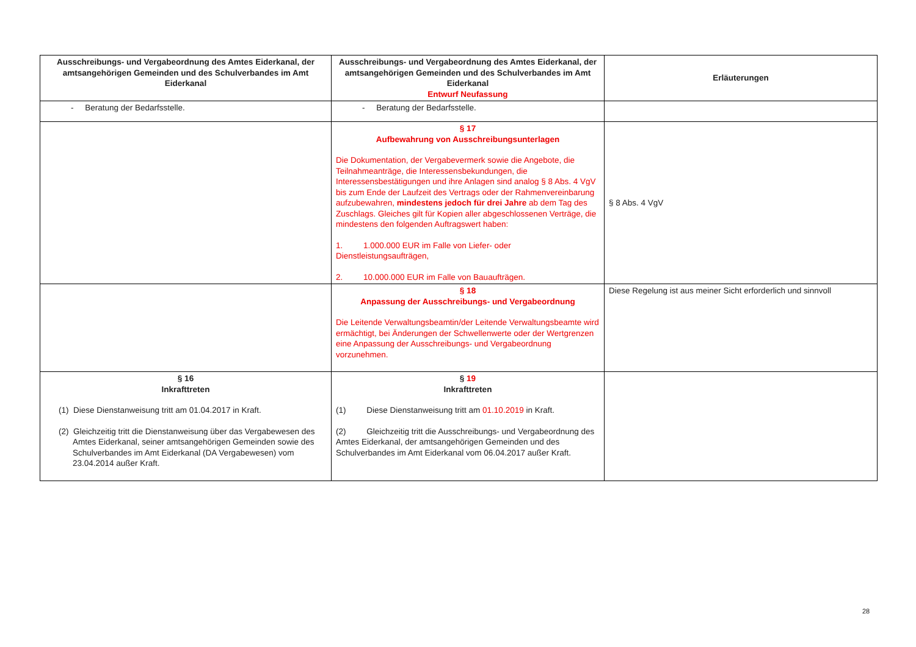| Ausschreibungs- und Vergabeordnung des Amtes Eiderkanal, der amtsangehörigen Gemeinden und des Schulverbandes im Amt Eiderkanal | Ausschreibungs- und Vergabeordnung des Amtes Eiderkanal, der amtsangehörigen Gemeinden und des Schulverbandes im Amt Eiderkanal Entwurf Neufassung | Erläuterungen |
| --- | --- | --- |
| - Beratung der Bedarfsstelle. | - Beratung der Bedarfsstelle. | |
| | § 17 Aufbewahrung von Ausschreibungsunterlagen Die Dokumentation, der Vergabevermerk sowie die Angebote, die Teilnahmeanträge, die Interessensbekundungen, die Interessensbestätigungen und ihre Anlagen sind analog § 8 Abs. 4 VgV bis zum Ende der Laufzeit des Vertrags oder der Rahmenvereinbarung aufzubewahren, mindestens jedoch für drei Jahre ab dem Tag des Zuschlags. Gleiches gilt für Kopien aller abgeschlossenen Verträge, die mindestens den folgenden Auftragswert haben: 1. 1.000.000 EUR im Falle von Liefer- oder Dienstleistungsaufträgen, 2. 10.000.000 EUR im Falle von Bauaufträgen. | § 8 Abs. 4 VgV |
| | § 18 Anpassung der Ausschreibungs- und Vergabeordnung Die Leitende Verwaltungsbeamtin/der Leitende Verwaltungsbeamte wird ermächtigt, bei Änderungen der Schwellenwerte oder der Wertgrenzen eine Anpassung der Ausschreibungs- und Vergabeordnung vorzunehmen. | Diese Regelung ist aus meiner Sicht erforderlich und sinnvoll |
| § 16 Inkrafttreten (1) Diese Dienstanweisung tritt am 01.04.2017 in Kraft. (2) Gleichzeitig tritt die Dienstanweisung über das Vergabewesen des Amtes Eiderkanal, seiner amtsangehörigen Gemeinden sowie des Schulverbandes im Amt Eiderkanal (DA Vergabewesen) vom 23.04.2014 außer Kraft. | § 19 Inkrafttreten (1) Diese Dienstanweisung tritt am 01.10.2019 in Kraft. (2) Gleichzeitig tritt die Ausschreibungs- und Vergabeordnung des Amtes Eiderkanal, der amtsangehörigen Gemeinden und des Schulverbandes im Amt Eiderkanal vom 06.04.2017 außer Kraft. | |
28